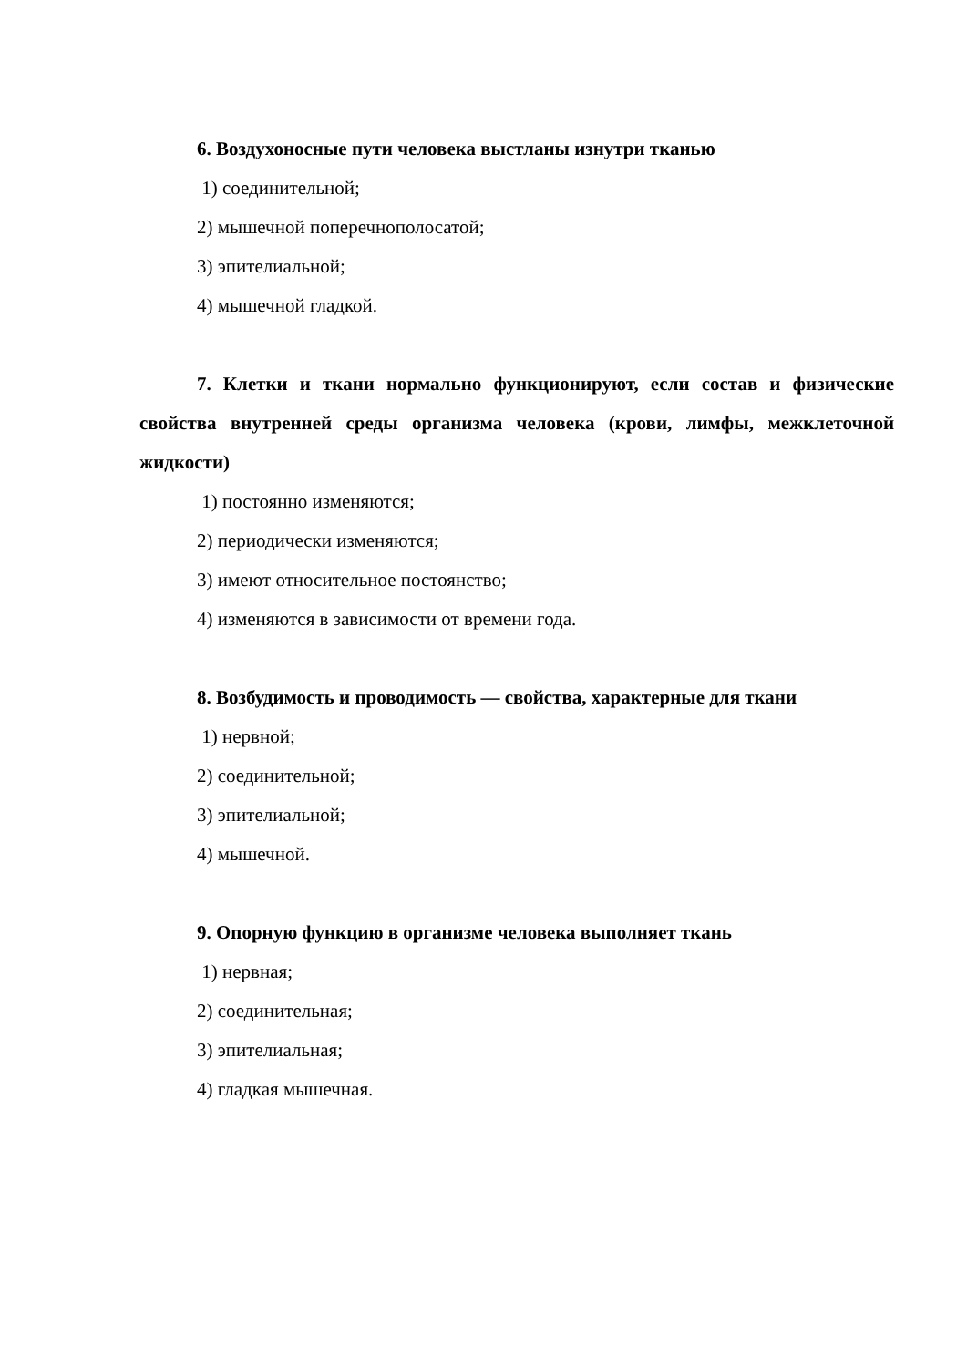6. Воздухоносные пути человека выстланы изнутри тканью
1) соединительной;
2) мышечной поперечнополосатой;
3) эпителиальной;
4) мышечной гладкой.
7. Клетки и ткани нормально функционируют, если состав и физические свойства внутренней среды организма человека (крови, лимфы, межклеточной жидкости)
1) постоянно изменяются;
2) периодически изменяются;
3) имеют относительное постоянство;
4) изменяются в зависимости от времени года.
8. Возбудимость и проводимость — свойства, характерные для ткани
1) нервной;
2) соединительной;
3) эпителиальной;
4) мышечной.
9. Опорную функцию в организме человека выполняет ткань
1) нервная;
2) соединительная;
3) эпителиальная;
4) гладкая мышечная.